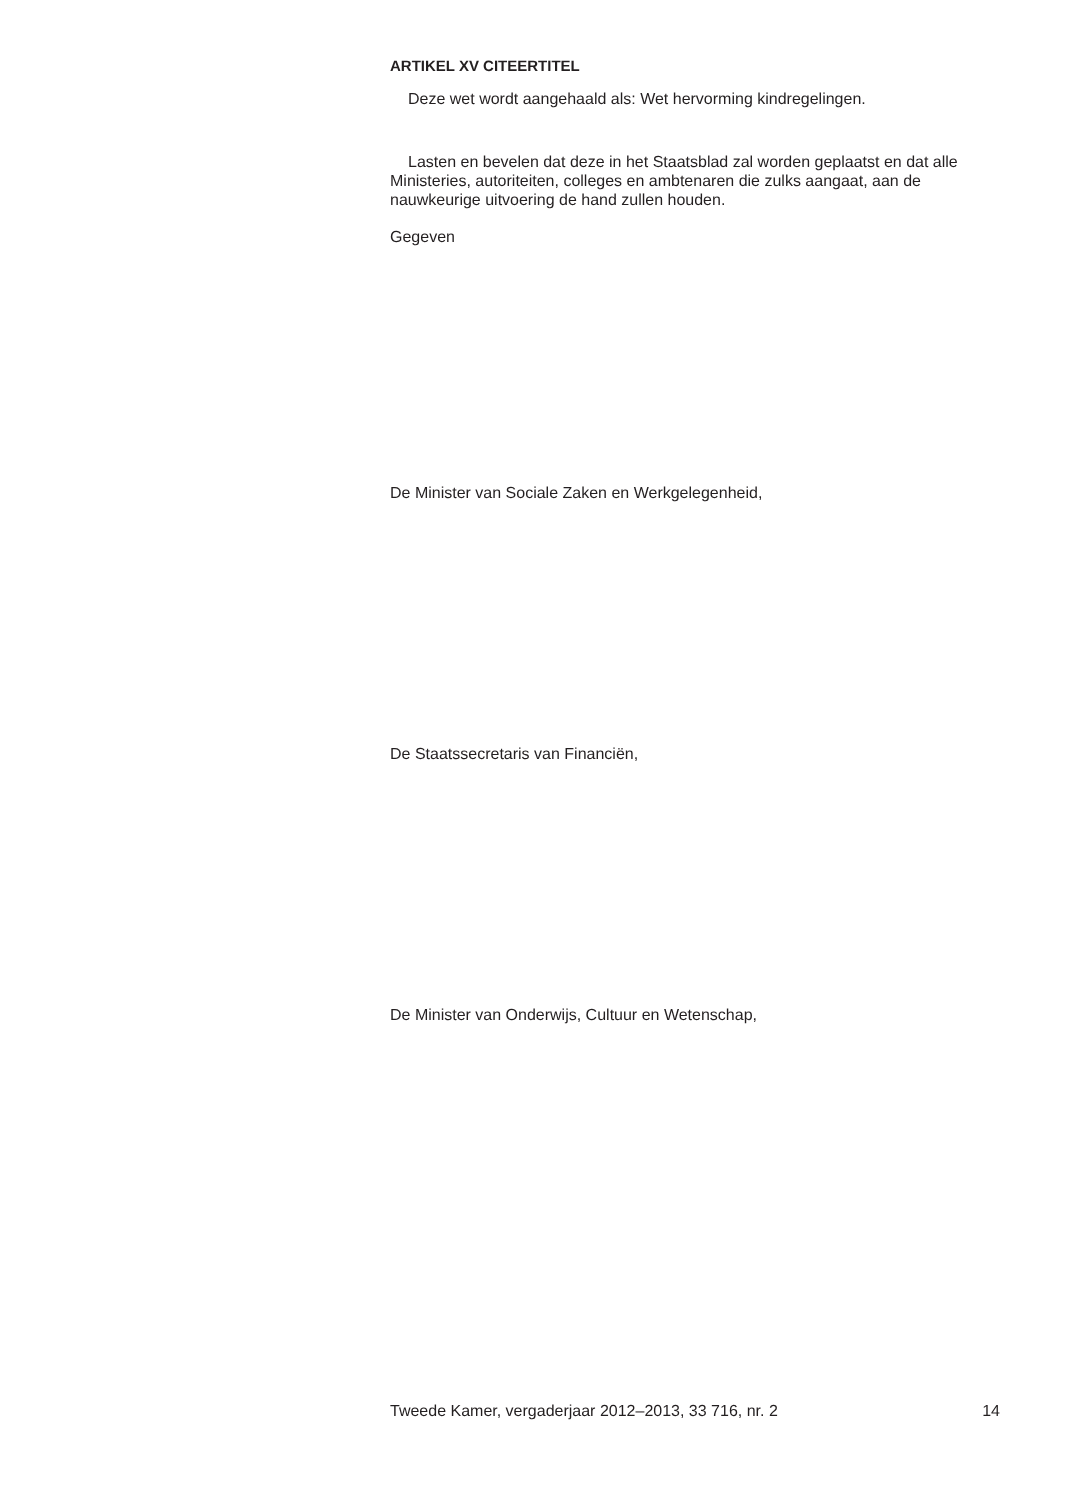ARTIKEL XV CITEERTITEL
Deze wet wordt aangehaald als: Wet hervorming kindregelingen.
Lasten en bevelen dat deze in het Staatsblad zal worden geplaatst en dat alle Ministeries, autoriteiten, colleges en ambtenaren die zulks aangaat, aan de nauwkeurige uitvoering de hand zullen houden.
Gegeven
De Minister van Sociale Zaken en Werkgelegenheid,
De Staatssecretaris van Financiën,
De Minister van Onderwijs, Cultuur en Wetenschap,
Tweede Kamer, vergaderjaar 2012–2013, 33 716, nr. 2 14